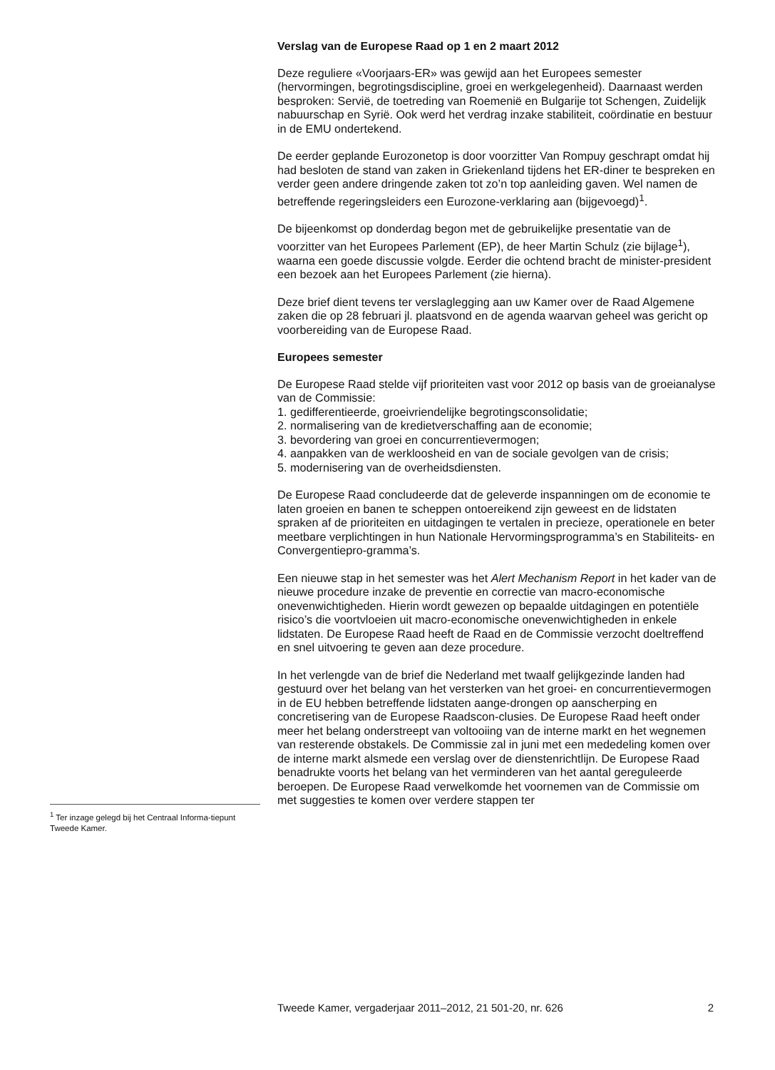Verslag van de Europese Raad op 1 en 2 maart 2012
Deze reguliere «Voorjaars-ER» was gewijd aan het Europees semester (hervormingen, begrotingsdiscipline, groei en werkgelegenheid). Daarnaast werden besproken: Servië, de toetreding van Roemenië en Bulgarije tot Schengen, Zuidelijk nabuurschap en Syrië. Ook werd het verdrag inzake stabiliteit, coördinatie en bestuur in de EMU ondertekend.
De eerder geplande Eurozonetop is door voorzitter Van Rompuy geschrapt omdat hij had besloten de stand van zaken in Griekenland tijdens het ER-diner te bespreken en verder geen andere dringende zaken tot zo’n top aanleiding gaven. Wel namen de betreffende regeringsleiders een Eurozone-verklaring aan (bijgevoegd)<sup>1</sup>.
De bijeenkomst op donderdag begon met de gebruikelijke presentatie van de voorzitter van het Europees Parlement (EP), de heer Martin Schulz (zie bijlage<sup>1</sup>), waarna een goede discussie volgde. Eerder die ochtend bracht de minister-president een bezoek aan het Europees Parlement (zie hierna).
Deze brief dient tevens ter verslaglegging aan uw Kamer over de Raad Algemene zaken die op 28 februari jl. plaatsvond en de agenda waarvan geheel was gericht op voorbereiding van de Europese Raad.
Europees semester
De Europese Raad stelde vijf prioriteiten vast voor 2012 op basis van de groeianalyse van de Commissie:
1. gedifferentieerde, groeivriendelijke begrotingsconsolidatie;
2. normalisering van de kredietverschaffing aan de economie;
3. bevordering van groei en concurrentievermogen;
4. aanpakken van de werkloosheid en van de sociale gevolgen van de crisis;
5. modernisering van de overheidsdiensten.
De Europese Raad concludeerde dat de geleverde inspanningen om de economie te laten groeien en banen te scheppen ontoereikend zijn geweest en de lidstaten spraken af de prioriteiten en uitdagingen te vertalen in precieze, operationele en beter meetbare verplichtingen in hun Nationale Hervormingsprogramma’s en Stabiliteits- en Convergentiepro-gramma’s.
Een nieuwe stap in het semester was het Alert Mechanism Report in het kader van de nieuwe procedure inzake de preventie en correctie van macro-economische onevenwichtigheden. Hierin wordt gewezen op bepaalde uitdagingen en potentiële risico’s die voortvloeien uit macro-economische onevenwichtigheden in enkele lidstaten. De Europese Raad heeft de Raad en de Commissie verzocht doeltreffend en snel uitvoering te geven aan deze procedure.
In het verlengde van de brief die Nederland met twaalf gelijkgezinde landen had gestuurd over het belang van het versterken van het groei- en concurrentievermogen in de EU hebben betreffende lidstaten aange-drongen op aanscherping en concretisering van de Europese Raadscon-clusies. De Europese Raad heeft onder meer het belang onderstreept van voltooiing van de interne markt en het wegnemen van resterende obstakels. De Commissie zal in juni met een mededeling komen over de interne markt alsmede een verslag over de dienstenrichtlijn. De Europese Raad benadrukte voorts het belang van het verminderen van het aantal gereguleerde beroepen. De Europese Raad verwelkomde het voornemen van de Commissie om met suggesties te komen over verdere stappen ter
<sup>1</sup> Ter inzage gelegd bij het Centraal Informa-tiepunt Tweede Kamer.
Tweede Kamer, vergaderjaar 2011–2012, 21 501-20, nr. 626 2